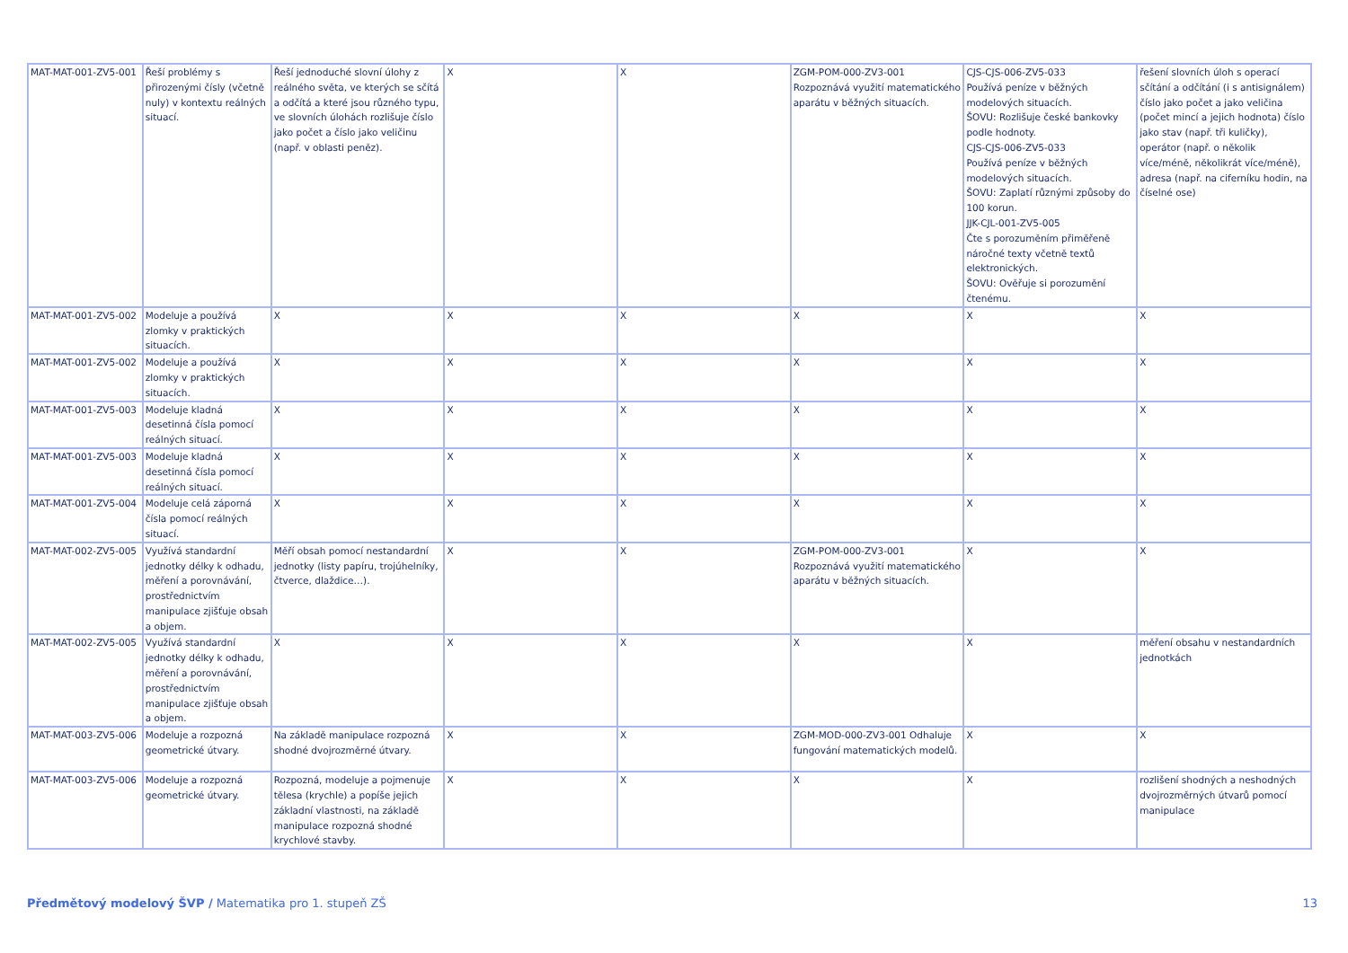| MAT-MAT-001-ZV5-001 | Řeší problémy s přirozenými čísly (včetně nuly) v kontextu reálných situací. | Řeší jednoduché slovní úlohy z reálného světa, ve kterých se sčítá a odčítá a které jsou různého typu, ve slovních úlohách rozlišuje číslo jako počet a číslo jako veličinu (např. v oblasti peněz). | X | X | ZGM-POM-000-ZV3-001 Rozpoznává využití matematického aparátu v běžných situacích. | CJS-CJS-006-ZV5-033 Používá peníze v běžných modelových situacích. ŠOVU: Rozlišuje české bankovky podle hodnoty. CJS-CJS-006-ZV5-033 Používá peníze v běžných modelových situacích. ŠOVU: Zaplatí různými způsoby do 100 korun. JJK-CJL-001-ZV5-005 Čte s porozuměním přiměřeně náročné texty včetně textů elektronických. ŠOVU: Ověřuje si porozumění čtenému. | řešení slovních úloh s operací sčítání a odčítání (i s antisignálem) číslo jako počet a jako veličina (počet mincí a jejich hodnota) číslo jako stav (např. tři kuličky), operátor (např. o několik více/méně, několikrát více/méně), adresa (např. na ciferníku hodin, na číselné ose) |
| MAT-MAT-001-ZV5-002 | Modeluje a používá zlomky v praktických situacích. | X | X | X | X | X | X |
| MAT-MAT-001-ZV5-002 | Modeluje a používá zlomky v praktických situacích. | X | X | X | X | X | X |
| MAT-MAT-001-ZV5-003 | Modeluje kladná desetinná čísla pomocí reálných situací. | X | X | X | X | X | X |
| MAT-MAT-001-ZV5-003 | Modeluje kladná desetinná čísla pomocí reálných situací. | X | X | X | X | X | X |
| MAT-MAT-001-ZV5-004 | Modeluje celá záporná čísla pomocí reálných situací. | X | X | X | X | X | X |
| MAT-MAT-002-ZV5-005 | Využívá standardní jednotky délky k odhadu, měření a porovnávání, prostřednictvím manipulace zjišťuje obsah a objem. | Měří obsah pomocí nestandardní jednotky (listy papíru, trojúhelníky, čtverce, dlaždice…). | X | X | ZGM-POM-000-ZV3-001 Rozpoznává využití matematického aparátu v běžných situacích. | X | X |
| MAT-MAT-002-ZV5-005 | Využívá standardní jednotky délky k odhadu, měření a porovnávání, prostřednictvím manipulace zjišťuje obsah a objem. | X | X | X | X | X | měření obsahu v nestandardních jednotkách |
| MAT-MAT-003-ZV5-006 | Modeluje a rozpozná geometrické útvary. | Na základě manipulace rozpozná shodné dvojrozměrné útvary. | X | X | ZGM-MOD-000-ZV3-001 Odhaluje fungování matematických modelů. | X | X |
| MAT-MAT-003-ZV5-006 | Modeluje a rozpozná geometrické útvary. | Rozpozná, modeluje a pojmenuje tělesa (krychle) a popíše jejich základní vlastnosti, na základě manipulace rozpozná shodné krychlové stavby. | X | X | X | X | rozlišení shodných a neshodných dvojrozměrných útvarů pomocí manipulace |
Předmětový modelový ŠVP / Matematika pro 1. stupeň ZŠ 13